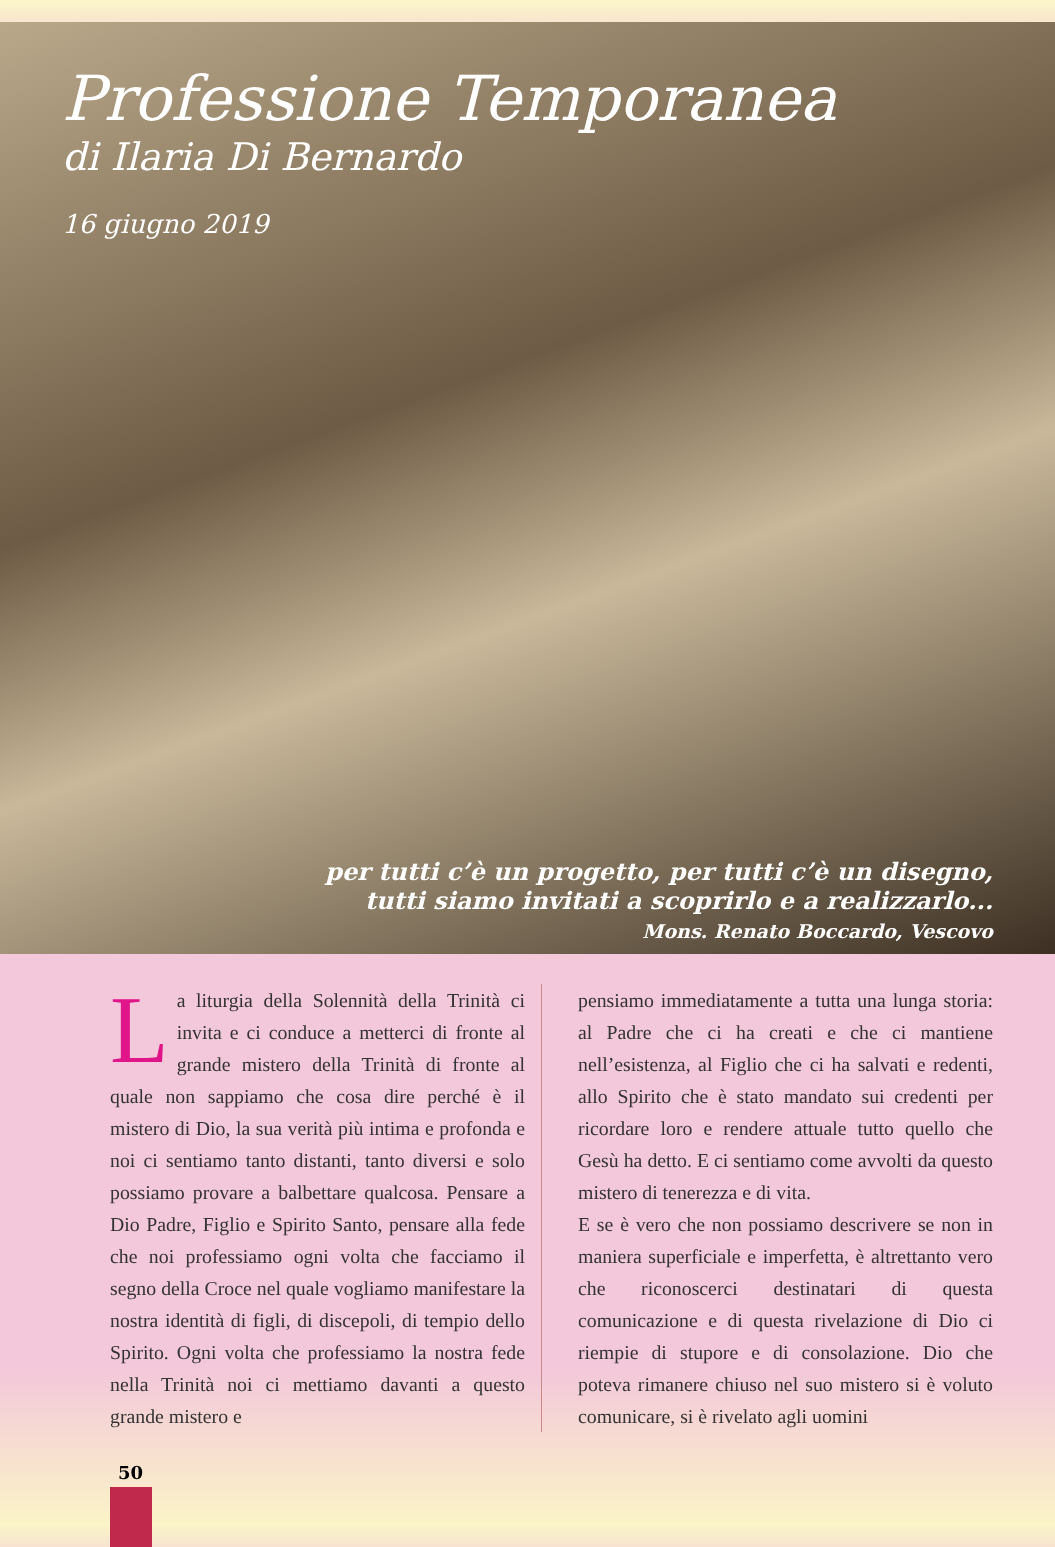Professione Temporanea
di Ilaria Di Bernardo
16 giugno 2019
per tutti c’è un progetto, per tutti c’è un disegno,
tutti siamo invitati a scoprirlo e a realizzarlo...
Mons. Renato Boccardo, Vescovo
La liturgia della Solennità della Trinità ci invita e ci conduce a metterci di fronte al grande mistero della Trinità di fronte al quale non sappiamo che cosa dire perché è il mistero di Dio, la sua verità più intima e profonda e noi ci sentiamo tanto distanti, tanto diversi e solo possiamo provare a balbettare qualcosa. Pensare a Dio Padre, Figlio e Spirito Santo, pensare alla fede che noi professiamo ogni volta che facciamo il segno della Croce nel quale vogliamo manifestare la nostra identità di figli, di discepoli, di tempio dello Spirito. Ogni volta che professiamo la nostra fede nella Trinità noi ci mettiamo davanti a questo grande mistero e
pensiamo immediatamente a tutta una lunga storia: al Padre che ci ha creati e che ci mantiene nell’esistenza, al Figlio che ci ha salvati e redenti, allo Spirito che è stato mandato sui credenti per ricordare loro e rendere attuale tutto quello che Gesù ha detto. E ci sentiamo come avvolti da questo mistero di tenerezza e di vita.
E se è vero che non possiamo descrivere se non in maniera superficiale e imperfetta, è altrettanto vero che riconoscerci destinatari di questa comunicazione e di questa rivelazione di Dio ci riempie di stupore e di consolazione. Dio che poteva rimanere chiuso nel suo mistero si è voluto comunicare, si è rivelato agli uomini
50